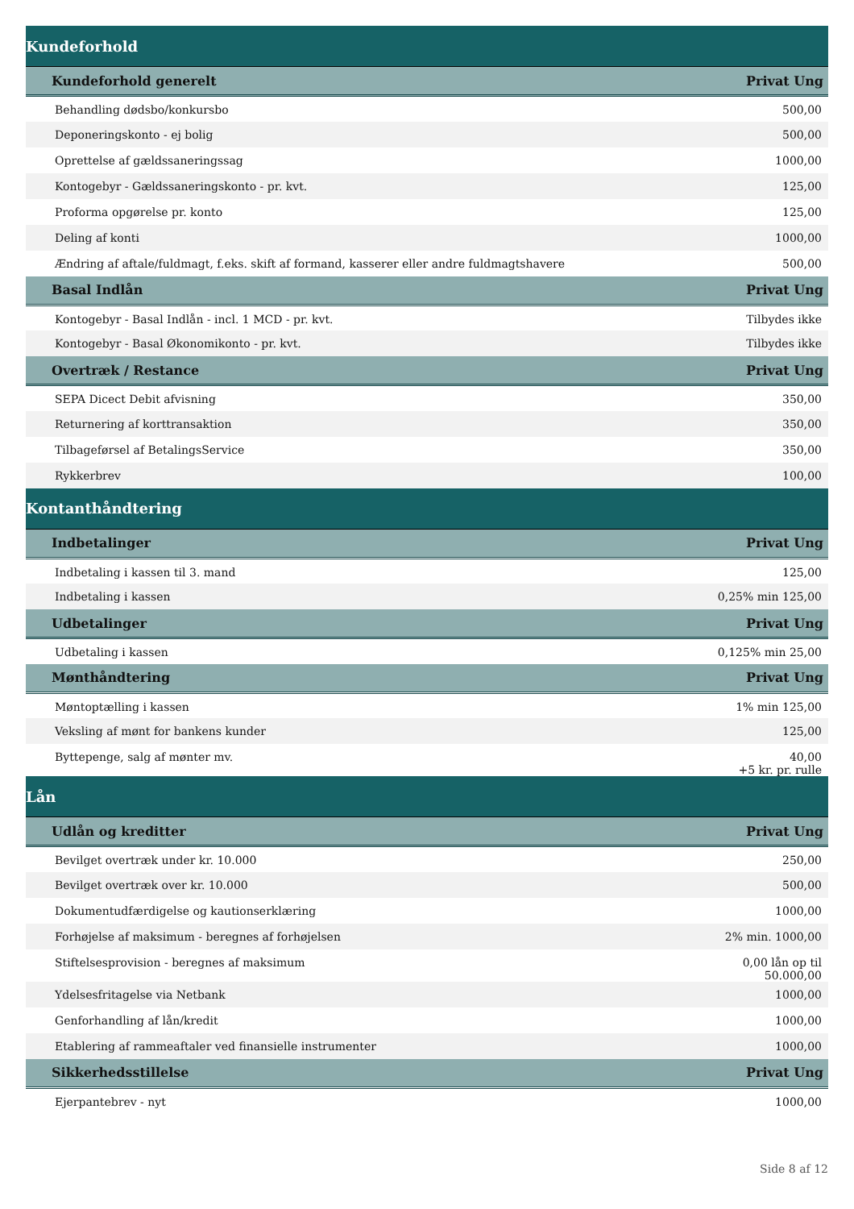| Kundeforhold | |
| --- | --- |
| Kundeforhold generelt | Privat Ung |
| Behandling dødsbo/konkursbo | 500,00 |
| Deponeringskonto - ej bolig | 500,00 |
| Oprettelse af gældssaneringssag | 1000,00 |
| Kontogebyr - Gældssaneringskonto - pr. kvt. | 125,00 |
| Proforma opgørelse pr. konto | 125,00 |
| Deling af konti | 1000,00 |
| Ændring af aftale/fuldmagt, f.eks. skift af formand, kasserer eller andre fuldmagtshavere | 500,00 |
| Basal Indlån | Privat Ung |
| Kontogebyr - Basal Indlån - incl. 1 MCD - pr. kvt. | Tilbydes ikke |
| Kontogebyr - Basal Økonomikonto - pr. kvt. | Tilbydes ikke |
| Overtræk / Restance | Privat Ung |
| SEPA Dicect Debit afvisning | 350,00 |
| Returnering af korttransaktion | 350,00 |
| Tilbageførsel af BetalingsService | 350,00 |
| Rykkerbrev | 100,00 |
| Kontanthåndtering | |
| Indbetalinger | Privat Ung |
| Indbetaling i kassen til 3. mand | 125,00 |
| Indbetaling i kassen | 0,25% min 125,00 |
| Udbetalinger | Privat Ung |
| Udbetaling i kassen | 0,125% min 25,00 |
| Mønthåndtering | Privat Ung |
| Møntoptælling i kassen | 1% min 125,00 |
| Veksling af mønt for bankens kunder | 125,00 |
| Byttepenge, salg af mønter mv. | 40,00 +5 kr. pr. rulle |
| Lån | |
| Udlån og kreditter | Privat Ung |
| Bevilget overtræk under kr. 10.000 | 250,00 |
| Bevilget overtræk over kr. 10.000 | 500,00 |
| Dokumentudfærdigelse og kautionserklæring | 1000,00 |
| Forhøjelse af maksimum - beregnes af forhøjelsen | 2% min. 1000,00 |
| Stiftelsesprovision - beregnes af maksimum | 0,00 lån op til 50.000,00 |
| Ydelsesfritagelse via Netbank | 1000,00 |
| Genforhandling af lån/kredit | 1000,00 |
| Etablering af rammeaftaler ved finansielle instrumenter | 1000,00 |
| Sikkerhedsstillelse | Privat Ung |
| Ejerpantebrev - nyt | 1000,00 |
Side 8 af 12